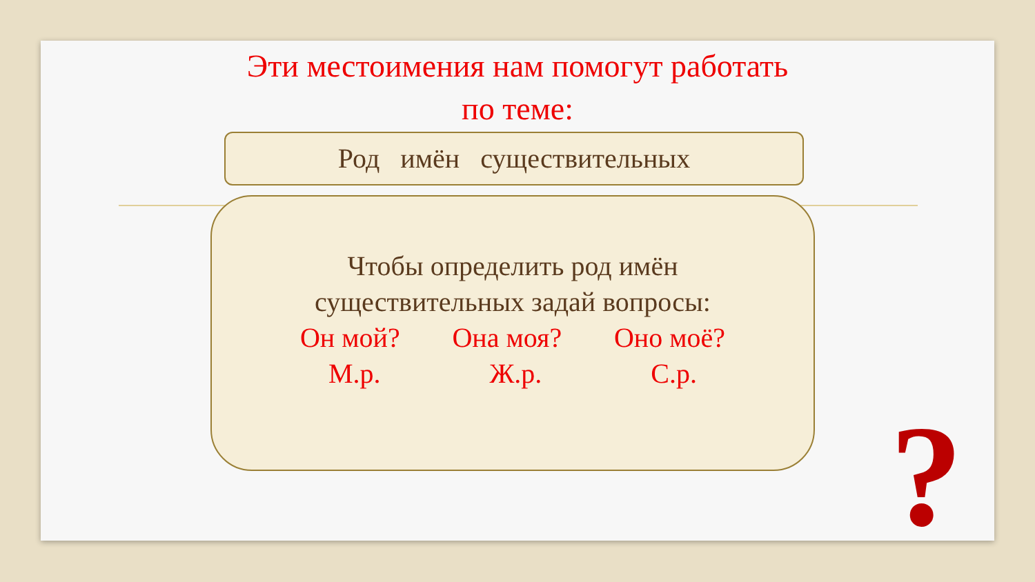Эти местоимения нам помогут работать
по теме:
Род имён существительных
Чтобы определить род имён
существительных задай вопросы:
Он мой? Она моя? Оно моё?
М.р. Ж.р. С.р.
?